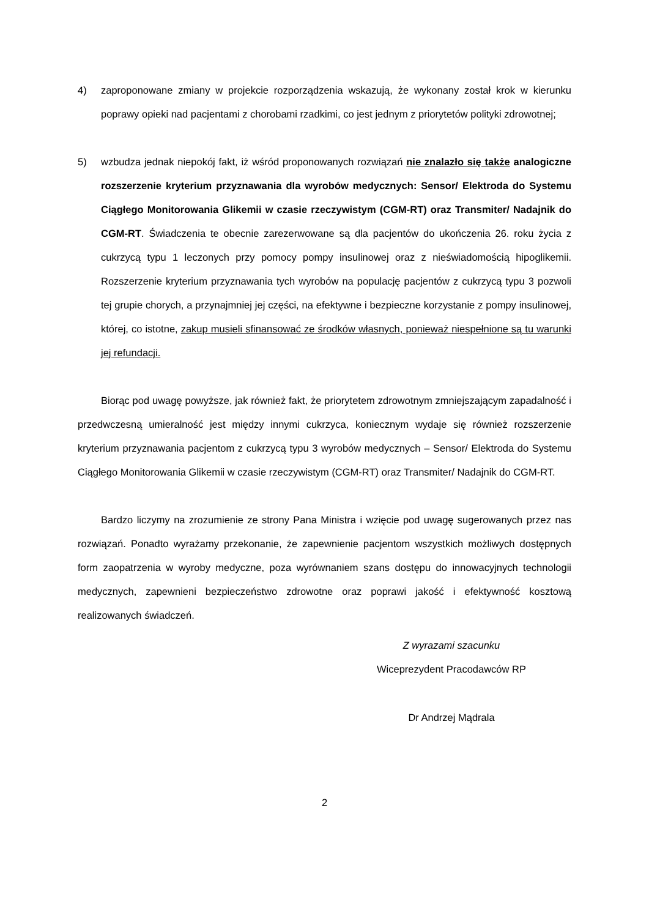4) zaproponowane zmiany w projekcie rozporządzenia wskazują, że wykonany został krok w kierunku poprawy opieki nad pacjentami z chorobami rzadkimi, co jest jednym z priorytetów polityki zdrowotnej;
5) wzbudza jednak niepokój fakt, iż wśród proponowanych rozwiązań nie znalazło się także analogiczne rozszerzenie kryterium przyznawania dla wyrobów medycznych: Sensor/ Elektroda do Systemu Ciągłego Monitorowania Glikemii w czasie rzeczywistym (CGM-RT) oraz Transmiter/ Nadajnik do CGM-RT. Świadczenia te obecnie zarezerwowane są dla pacjentów do ukończenia 26. roku życia z cukrzycą typu 1 leczonych przy pomocy pompy insulinowej oraz z nieświadomością hipoglikemii. Rozszerzenie kryterium przyznawania tych wyrobów na populację pacjentów z cukrzycą typu 3 pozwoli tej grupie chorych, a przynajmniej jej części, na efektywne i bezpieczne korzystanie z pompy insulinowej, której, co istotne, zakup musieli sfinansować ze środków własnych, ponieważ niespełnione są tu warunki jej refundacji.
Biorąc pod uwagę powyższe, jak również fakt, że priorytetem zdrowotnym zmniejszającym zapadalność i przedwczesną umieralność jest między innymi cukrzyca, koniecznym wydaje się również rozszerzenie kryterium przyznawania pacjentom z cukrzycą typu 3 wyrobów medycznych – Sensor/ Elektroda do Systemu Ciągłego Monitorowania Glikemii w czasie rzeczywistym (CGM-RT) oraz Transmiter/ Nadajnik do CGM-RT.
Bardzo liczymy na zrozumienie ze strony Pana Ministra i wzięcie pod uwagę sugerowanych przez nas rozwiązań. Ponadto wyrażamy przekonanie, że zapewnienie pacjentom wszystkich możliwych dostępnych form zaopatrzenia w wyroby medyczne, poza wyrównaniem szans dostępu do innowacyjnych technologii medycznych, zapewnieni bezpieczeństwo zdrowotne oraz poprawi jakość i efektywność kosztową realizowanych świadczeń.
Z wyrazami szacunku
Wiceprezydent Pracodawców RP
Dr Andrzej Mądrala
2